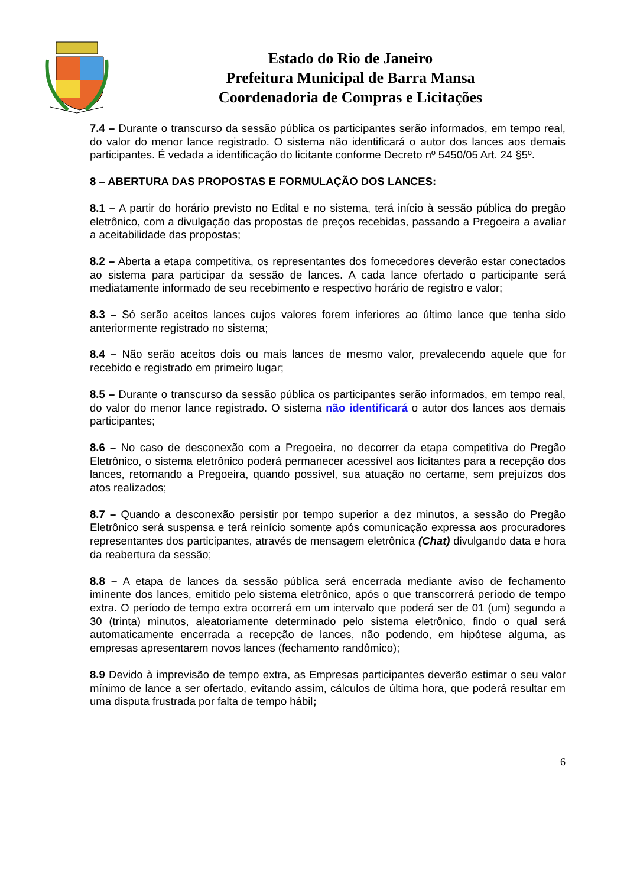Estado do Rio de Janeiro
Prefeitura Municipal de Barra Mansa
Coordenadoria de Compras e Licitações
7.4 – Durante o transcurso da sessão pública os participantes serão informados, em tempo real, do valor do menor lance registrado. O sistema não identificará o autor dos lances aos demais participantes. É vedada a identificação do licitante conforme Decreto nº 5450/05 Art. 24 §5º.
8 – ABERTURA DAS PROPOSTAS E FORMULAÇÃO DOS LANCES:
8.1 – A partir do horário previsto no Edital e no sistema, terá início à sessão pública do pregão eletrônico, com a divulgação das propostas de preços recebidas, passando a Pregoeira a avaliar a aceitabilidade das propostas;
8.2 – Aberta a etapa competitiva, os representantes dos fornecedores deverão estar conectados ao sistema para participar da sessão de lances. A cada lance ofertado o participante será mediatamente informado de seu recebimento e respectivo horário de registro e valor;
8.3 – Só serão aceitos lances cujos valores forem inferiores ao último lance que tenha sido anteriormente registrado no sistema;
8.4 – Não serão aceitos dois ou mais lances de mesmo valor, prevalecendo aquele que for recebido e registrado em primeiro lugar;
8.5 – Durante o transcurso da sessão pública os participantes serão informados, em tempo real, do valor do menor lance registrado. O sistema não identificará o autor dos lances aos demais participantes;
8.6 – No caso de desconexão com a Pregoeira, no decorrer da etapa competitiva do Pregão Eletrônico, o sistema eletrônico poderá permanecer acessível aos licitantes para a recepção dos lances, retornando a Pregoeira, quando possível, sua atuação no certame, sem prejuízos dos atos realizados;
8.7 – Quando a desconexão persistir por tempo superior a dez minutos, a sessão do Pregão Eletrônico será suspensa e terá reinício somente após comunicação expressa aos procuradores representantes dos participantes, através de mensagem eletrônica (Chat) divulgando data e hora da reabertura da sessão;
8.8 – A etapa de lances da sessão pública será encerrada mediante aviso de fechamento iminente dos lances, emitido pelo sistema eletrônico, após o que transcorrerá período de tempo extra. O período de tempo extra ocorrerá em um intervalo que poderá ser de 01 (um) segundo a 30 (trinta) minutos, aleatoriamente determinado pelo sistema eletrônico, findo o qual será automaticamente encerrada a recepção de lances, não podendo, em hipótese alguma, as empresas apresentarem novos lances (fechamento randômico);
8.9 Devido à imprevisão de tempo extra, as Empresas participantes deverão estimar o seu valor mínimo de lance a ser ofertado, evitando assim, cálculos de última hora, que poderá resultar em uma disputa frustrada por falta de tempo hábil;
6